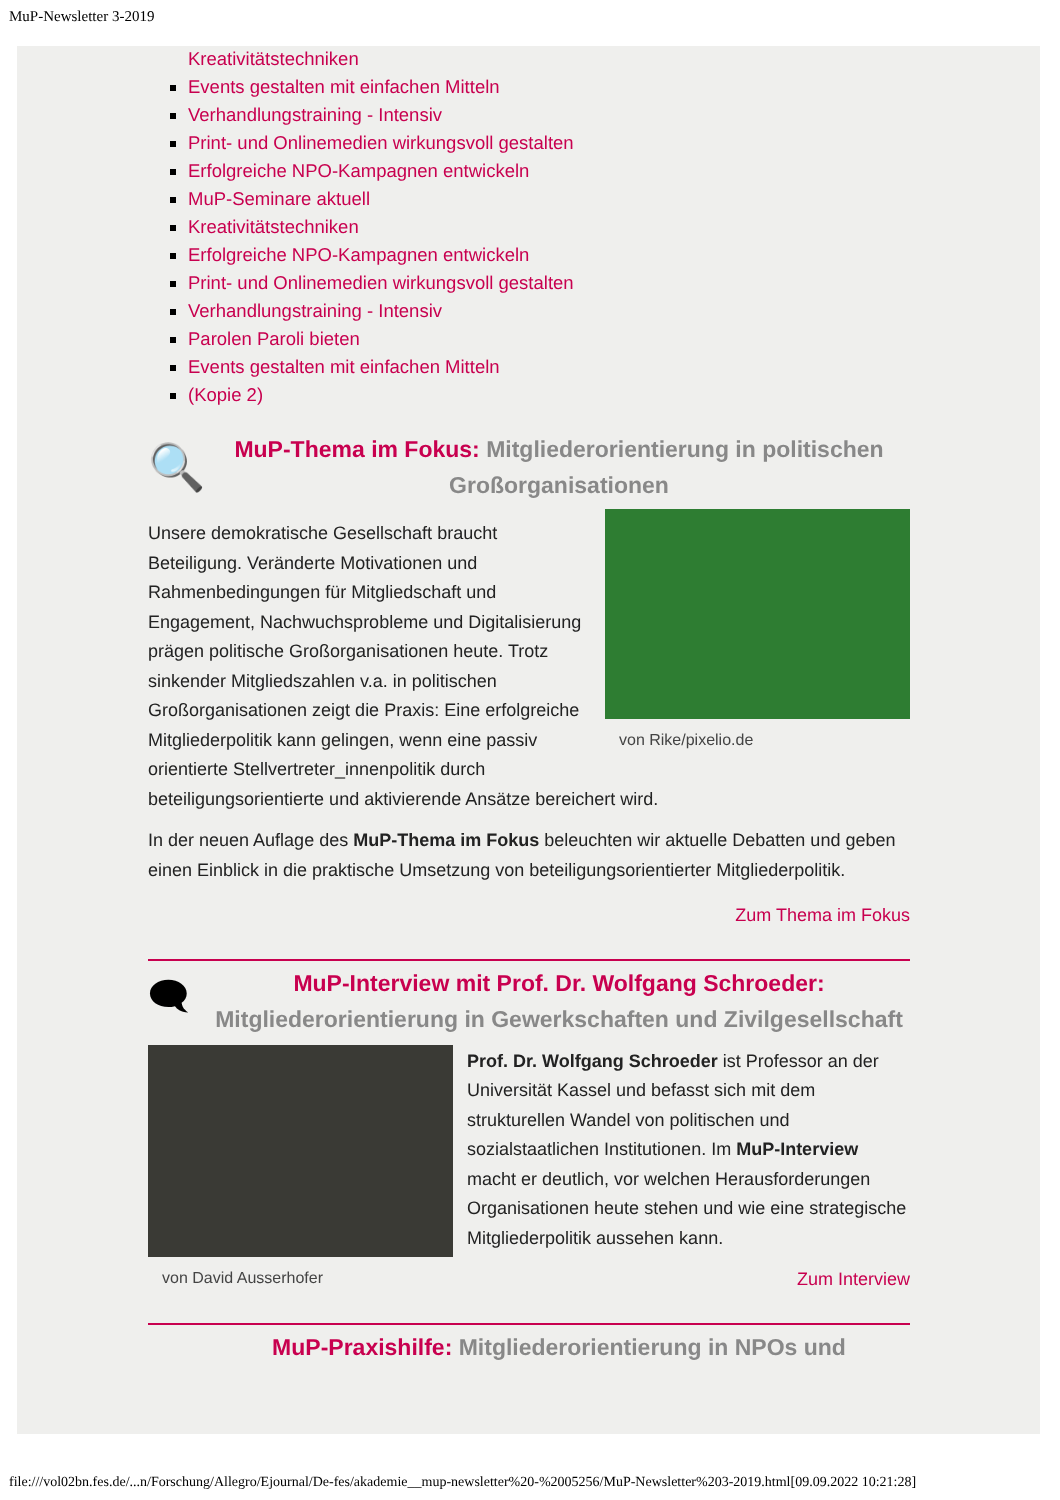MuP-Newsletter 3-2019
Kreativitätstechniken
Events gestalten mit einfachen Mitteln
Verhandlungstraining - Intensiv
Print- und Onlinemedien wirkungsvoll gestalten
Erfolgreiche NPO-Kampagnen entwickeln
MuP-Seminare aktuell
Kreativitätstechniken
Erfolgreiche NPO-Kampagnen entwickeln
Print- und Onlinemedien wirkungsvoll gestalten
Verhandlungstraining - Intensiv
Parolen Paroli bieten
Events gestalten mit einfachen Mitteln
(Kopie 2)
🔍
MuP-Thema im Fokus: Mitgliederorientierung in politischen Großorganisationen
von Rike/pixelio.de
Unsere demokratische Gesellschaft braucht Beteiligung. Veränderte Motivationen und Rahmenbedingungen für Mitgliedschaft und Engagement, Nachwuchsprobleme und Digitalisierung prägen politische Großorganisationen heute. Trotz sinkender Mitgliedszahlen v.a. in politischen Großorganisationen zeigt die Praxis: Eine erfolgreiche Mitgliederpolitik kann gelingen, wenn eine passiv orientierte Stellvertreter_innenpolitik durch beteiligungsorientierte und aktivierende Ansätze bereichert wird.
In der neuen Auflage des MuP-Thema im Fokus beleuchten wir aktuelle Debatten und geben einen Einblick in die praktische Umsetzung von beteiligungsorientierter Mitgliederpolitik.
Zum Thema im Fokus
🗨
MuP-Interview mit Prof. Dr. Wolfgang Schroeder: Mitgliederorientierung in Gewerkschaften und Zivilgesellschaft
von David Ausserhofer
Prof. Dr. Wolfgang Schroeder ist Professor an der Universität Kassel und befasst sich mit dem strukturellen Wandel von politischen und sozialstaatlichen Institutionen. Im MuP-Interview macht er deutlich, vor welchen Herausforderungen Organisationen heute stehen und wie eine strategische Mitgliederpolitik aussehen kann.
Zum Interview
MuP-Praxishilfe: Mitgliederorientierung in NPOs und
file:///vol02bn.fes.de/...n/Forschung/Allegro/Ejournal/De-fes/akademie__mup-newsletter%20-%2005256/MuP-Newsletter%203-2019.html[09.09.2022 10:21:28]